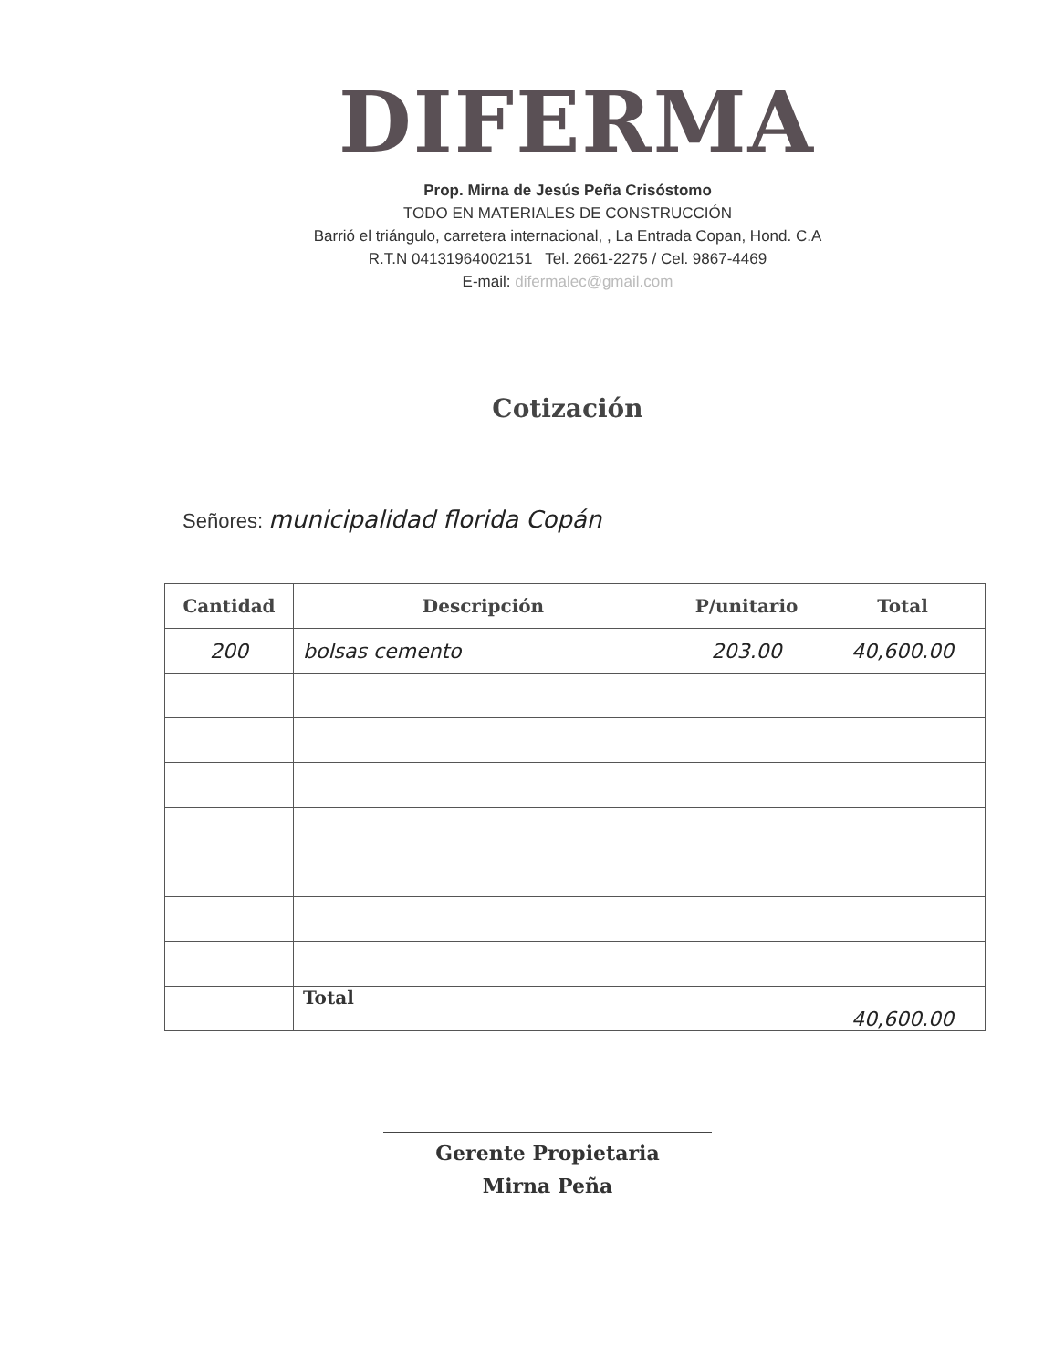DIFERMA
Prop. Mirna de Jesús Peña Crisóstomo
TODO EN MATERIALES DE CONSTRUCCIÓN
Barrió el triángulo, carretera internacional, , La Entrada Copan, Hond. C.A
R.T.N 04131964002151 Tel. 2661-2275 / Cel. 9867-4469
E-mail: difermalec@gmail.com
Cotización
Señores: municipalidad florida Copán
| Cantidad | Descripción | P/unitario | Total |
| --- | --- | --- | --- |
| 200 | bolsas cemento | 203.00 | 40,600.00 |
| | Total | | 40,600.00 |
Gerente Propietaria
Mirna Peña